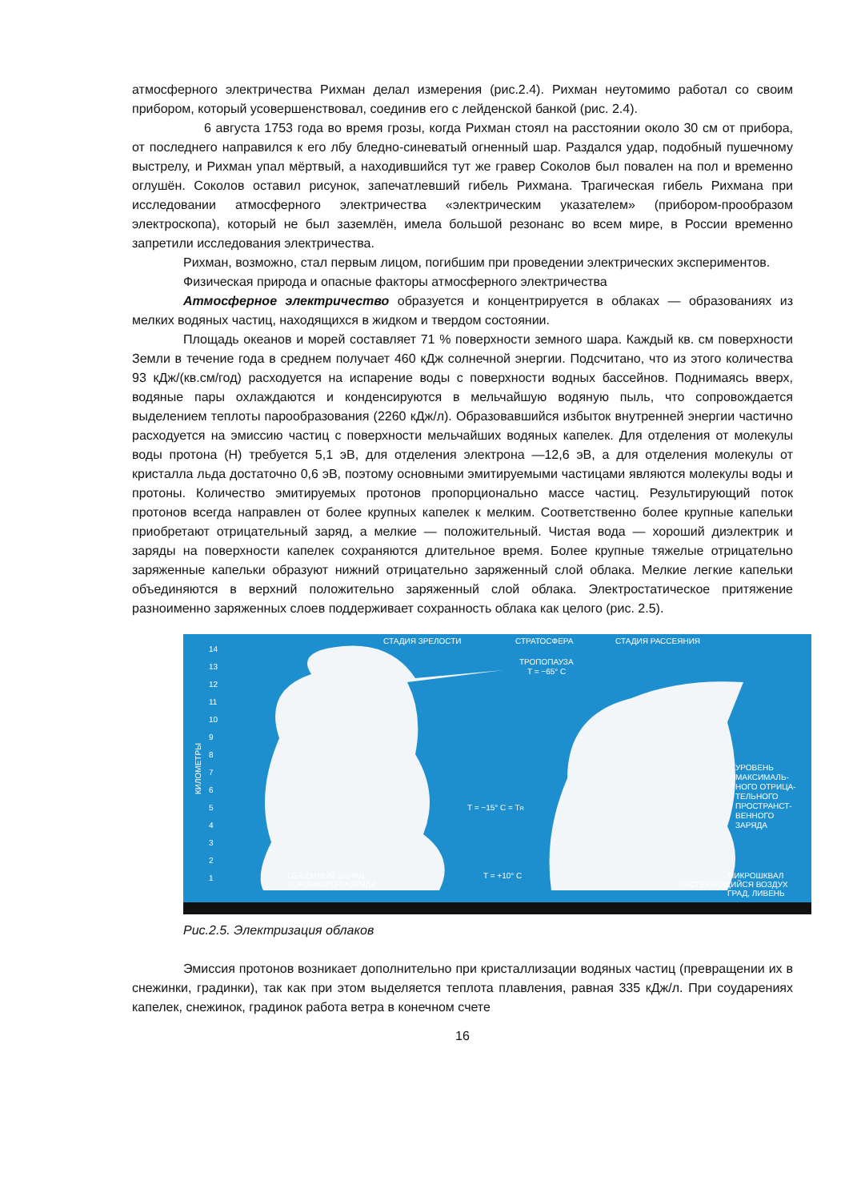атмосферного электричества Рихман делал измерения (рис.2.4). Рихман неутомимо работал со своим прибором, который усовершенствовал, соединив его с лейденской банкой (рис. 2.4).
6 августа 1753 года во время грозы, когда Рихман стоял на расстоянии около 30 см от прибора, от последнего направился к его лбу бледно-синеватый огненный шар. Раздался удар, подобный пушечному выстрелу, и Рихман упал мёртвый, а находившийся тут же гравер Соколов был повален на пол и временно оглушён. Соколов оставил рисунок, запечатлевший гибель Рихмана. Трагическая гибель Рихмана при исследовании атмосферного электричества «электрическим указателем» (прибором-прообразом электроскопа), который не был заземлён, имела большой резонанс во всем мире, в России временно запретили исследования электричества.
Рихман, возможно, стал первым лицом, погибшим при проведении электрических экспериментов.
Физическая природа и опасные факторы атмосферного электричества
Атмосферное электричество образуется и концентрируется в облаках — образованиях из мелких водяных частиц, находящихся в жидком и твердом состоянии.
Площадь океанов и морей составляет 71 % поверхности земного шара. Каждый кв. см поверхности Земли в течение года в среднем получает 460 кДж солнечной энергии. Подсчитано, что из этого количества 93 кДж/(кв.см/год) расходуется на испарение воды с поверхности водных бассейнов. Поднимаясь вверх, водяные пары охлаждаются и конденсируются в мельчайшую водяную пыль, что сопровождается выделением теплоты парообразования (2260 кДж/л). Образовавшийся избыток внутренней энергии частично расходуется на эмиссию частиц с поверхности мельчайших водяных капелек. Для отделения от молекулы воды протона (Н) требуется 5,1 эВ, для отделения электрона —12,6 эВ, а для отделения молекулы от кристалла льда достаточно 0,6 эВ, поэтому основными эмитируемыми частицами являются молекулы воды и протоны. Количество эмитируемых протонов пропорционально массе частиц. Результирующий поток протонов всегда направлен от более крупных капелек к мелким. Соответственно более крупные капельки приобретают отрицательный заряд, а мелкие — положительный. Чистая вода — хороший диэлектрик и заряды на поверхности капелек сохраняются длительное время. Более крупные тяжелые отрицательно заряженные капельки образуют нижний отрицательно заряженный слой облака. Мелкие легкие капельки объединяются в верхний положительно заряженный слой облака. Электростатическое притяжение разноименно заряженных слоев поддерживает сохранность облака как целого (рис. 2.5).
СТАДИЯ ЗРЕЛОСТИ
СТРАТОСФЕРА
СТАДИЯ РАССЕЯНИЯ
ТРОПОПАУЗА
T = −65° C
T = −15° C = TR
T = +10° C
ОБЪЕМНЫЙ ЗАРЯД
КОРОННОГО РАЗРЯДА
УРОВЕНЬ
МАКСИМАЛЬ-
НОГО ОТРИЦА-
ТЕЛЬНОГО
ПРОСТРАНСТ-
ВЕННОГО
ЗАРЯДА
МИКРОШКВАЛ
РАСТЕКАЮЩИЙСЯ ВОЗДУХ
ГРАД, ЛИВЕНЬ
КИЛОМЕТРЫ
14
13
12
11
10
9
8
7
6
5
4
3
2
1
Рис.2.5. Электризация облаков
Эмиссия протонов возникает дополнительно при кристаллизации водяных частиц (превращении их в снежинки, градинки), так как при этом выделяется теплота плавления, равная 335 кДж/л. При соударениях капелек, снежинок, градинок работа ветра в конечном счете
16